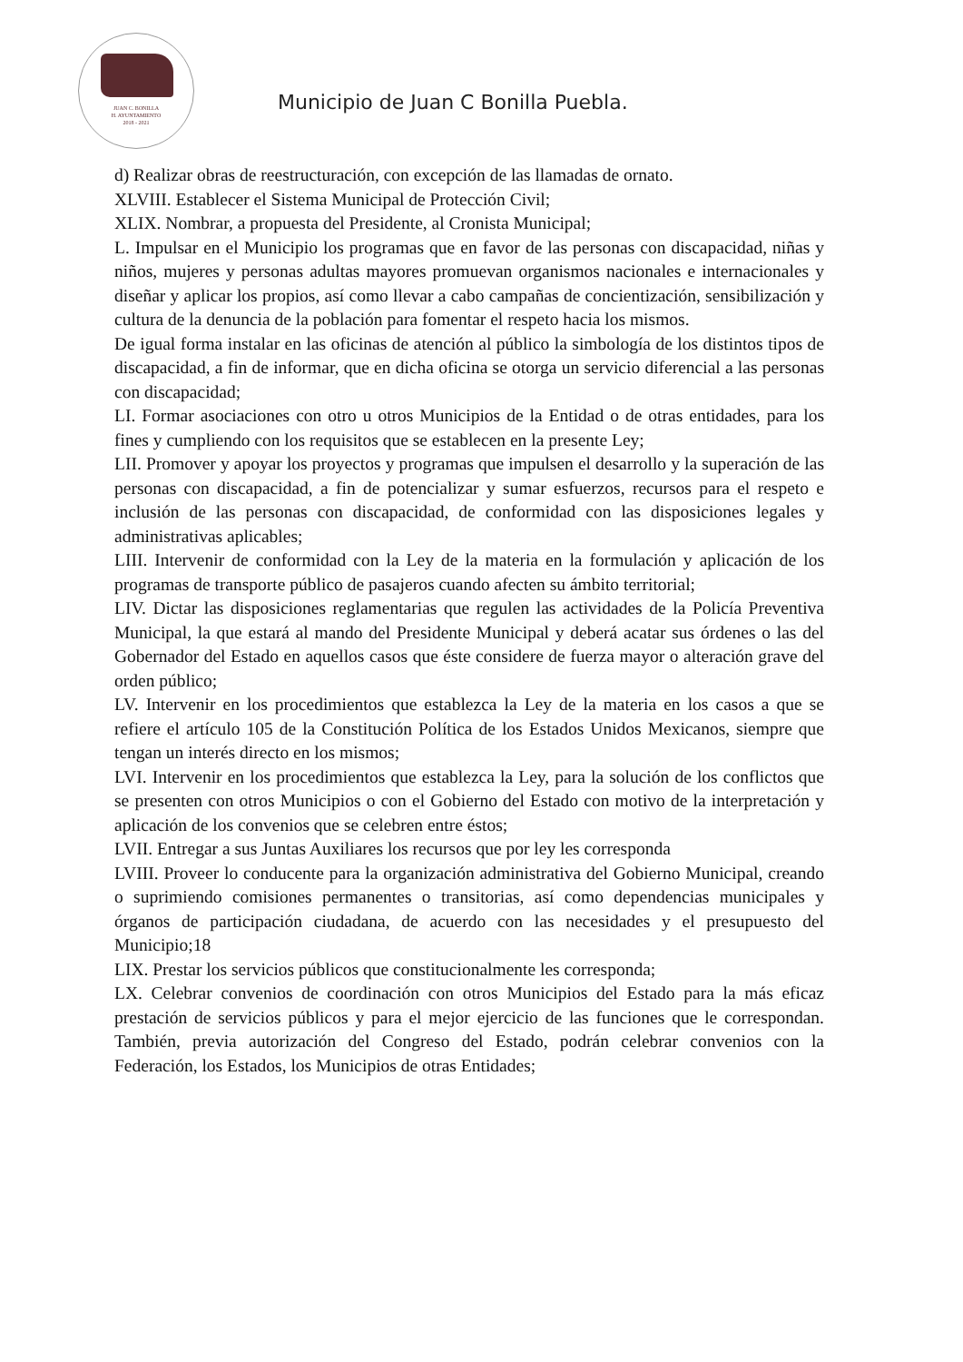JUAN C. BONILLA
H. AYUNTAMIENTO
2018 - 2021
Municipio de Juan C Bonilla Puebla.
d) Realizar obras de reestructuración, con excepción de las llamadas de ornato.
XLVIII. Establecer el Sistema Municipal de Protección Civil;
XLIX. Nombrar, a propuesta del Presidente, al Cronista Municipal;
L. Impulsar en el Municipio los programas que en favor de las personas con discapacidad, niñas y niños, mujeres y personas adultas mayores promuevan organismos nacionales e internacionales y diseñar y aplicar los propios, así como llevar a cabo campañas de concientización, sensibilización y cultura de la denuncia de la población para fomentar el respeto hacia los mismos.
De igual forma instalar en las oficinas de atención al público la simbología de los distintos tipos de discapacidad, a fin de informar, que en dicha oficina se otorga un servicio diferencial a las personas con discapacidad;
LI. Formar asociaciones con otro u otros Municipios de la Entidad o de otras entidades, para los fines y cumpliendo con los requisitos que se establecen en la presente Ley;
LII. Promover y apoyar los proyectos y programas que impulsen el desarrollo y la superación de las personas con discapacidad, a fin de potencializar y sumar esfuerzos, recursos para el respeto e inclusión de las personas con discapacidad, de conformidad con las disposiciones legales y administrativas aplicables;
LIII. Intervenir de conformidad con la Ley de la materia en la formulación y aplicación de los programas de transporte público de pasajeros cuando afecten su ámbito territorial;
LIV. Dictar las disposiciones reglamentarias que regulen las actividades de la Policía Preventiva Municipal, la que estará al mando del Presidente Municipal y deberá acatar sus órdenes o las del Gobernador del Estado en aquellos casos que éste considere de fuerza mayor o alteración grave del orden público;
LV. Intervenir en los procedimientos que establezca la Ley de la materia en los casos a que se refiere el artículo 105 de la Constitución Política de los Estados Unidos Mexicanos, siempre que tengan un interés directo en los mismos;
LVI. Intervenir en los procedimientos que establezca la Ley, para la solución de los conflictos que se presenten con otros Municipios o con el Gobierno del Estado con motivo de la interpretación y aplicación de los convenios que se celebren entre éstos;
LVII. Entregar a sus Juntas Auxiliares los recursos que por ley les corresponda
LVIII. Proveer lo conducente para la organización administrativa del Gobierno Municipal, creando o suprimiendo comisiones permanentes o transitorias, así como dependencias municipales y órganos de participación ciudadana, de acuerdo con las necesidades y el presupuesto del Municipio;18
LIX. Prestar los servicios públicos que constitucionalmente les corresponda;
LX. Celebrar convenios de coordinación con otros Municipios del Estado para la más eficaz prestación de servicios públicos y para el mejor ejercicio de las funciones que le correspondan. También, previa autorización del Congreso del Estado, podrán celebrar convenios con la Federación, los Estados, los Municipios de otras Entidades;